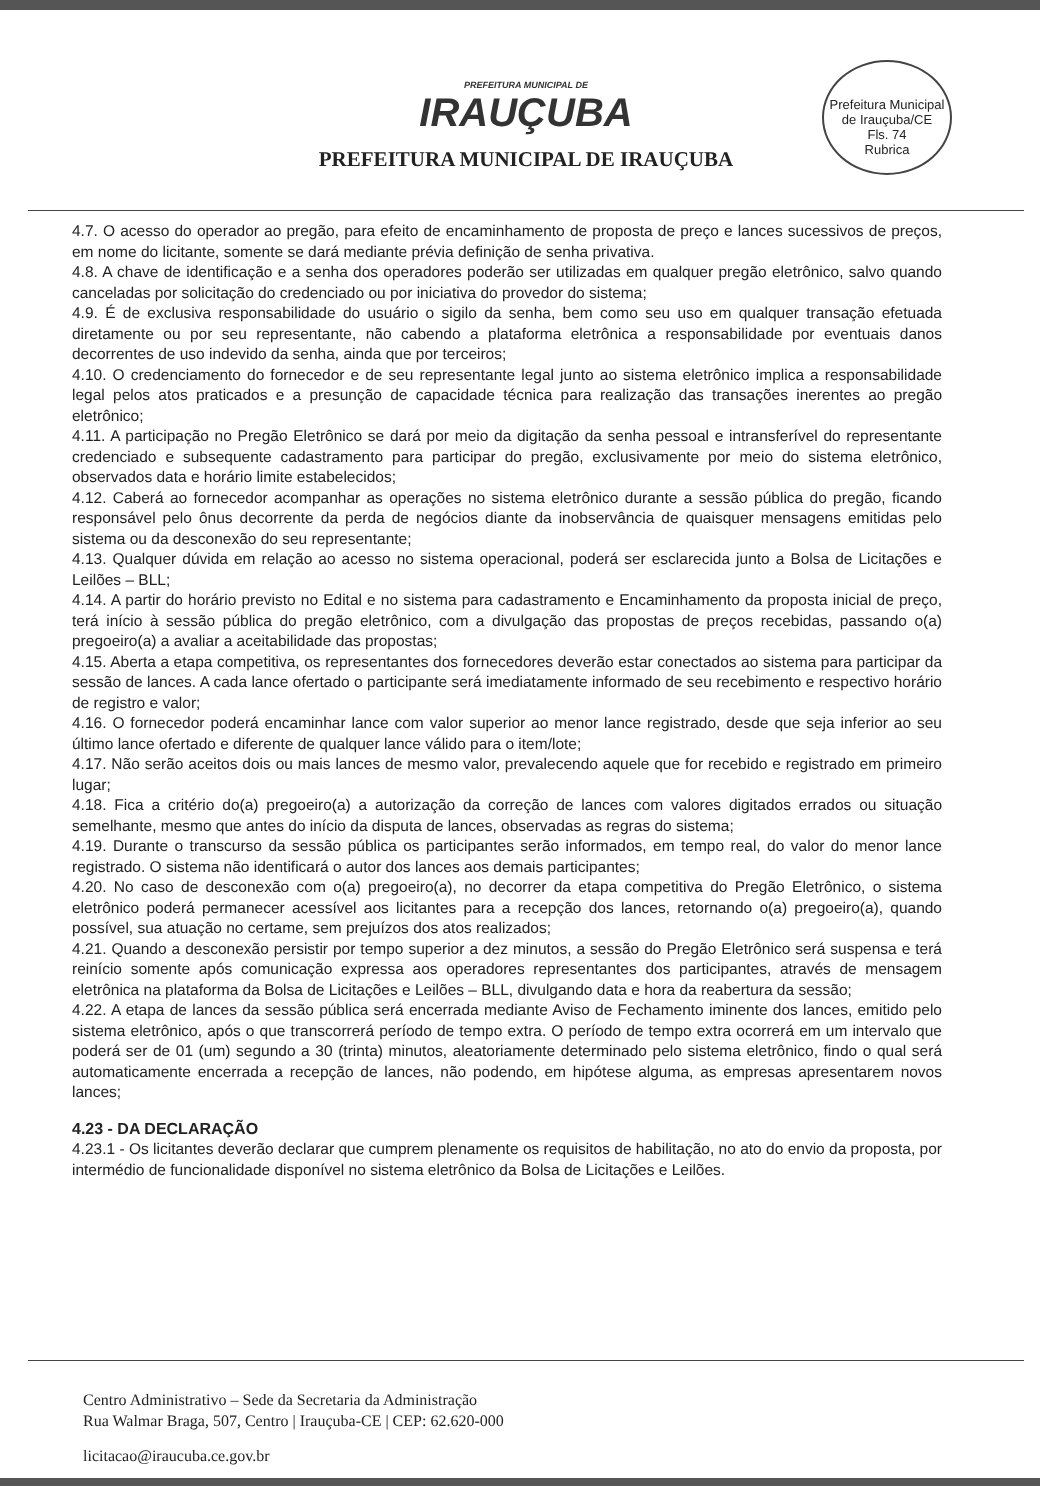PREFEITURA MUNICIPAL DE
IRAUÇUBA
PREFEITURA MUNICIPAL DE IRAUÇUBA
Prefeitura Municipal de Irauçuba/CE
Fls. 74
Rubrica
4.7. O acesso do operador ao pregão, para efeito de encaminhamento de proposta de preço e lances sucessivos de preços, em nome do licitante, somente se dará mediante prévia definição de senha privativa.
4.8. A chave de identificação e a senha dos operadores poderão ser utilizadas em qualquer pregão eletrônico, salvo quando canceladas por solicitação do credenciado ou por iniciativa do provedor do sistema;
4.9. É de exclusiva responsabilidade do usuário o sigilo da senha, bem como seu uso em qualquer transação efetuada diretamente ou por seu representante, não cabendo a plataforma eletrônica a responsabilidade por eventuais danos decorrentes de uso indevido da senha, ainda que por terceiros;
4.10. O credenciamento do fornecedor e de seu representante legal junto ao sistema eletrônico implica a responsabilidade legal pelos atos praticados e a presunção de capacidade técnica para realização das transações inerentes ao pregão eletrônico;
4.11. A participação no Pregão Eletrônico se dará por meio da digitação da senha pessoal e intransferível do representante credenciado e subsequente cadastramento para participar do pregão, exclusivamente por meio do sistema eletrônico, observados data e horário limite estabelecidos;
4.12. Caberá ao fornecedor acompanhar as operações no sistema eletrônico durante a sessão pública do pregão, ficando responsável pelo ônus decorrente da perda de negócios diante da inobservância de quaisquer mensagens emitidas pelo sistema ou da desconexão do seu representante;
4.13. Qualquer dúvida em relação ao acesso no sistema operacional, poderá ser esclarecida junto a Bolsa de Licitações e Leilões – BLL;
4.14. A partir do horário previsto no Edital e no sistema para cadastramento e Encaminhamento da proposta inicial de preço, terá início à sessão pública do pregão eletrônico, com a divulgação das propostas de preços recebidas, passando o(a) pregoeiro(a) a avaliar a aceitabilidade das propostas;
4.15. Aberta a etapa competitiva, os representantes dos fornecedores deverão estar conectados ao sistema para participar da sessão de lances. A cada lance ofertado o participante será imediatamente informado de seu recebimento e respectivo horário de registro e valor;
4.16. O fornecedor poderá encaminhar lance com valor superior ao menor lance registrado, desde que seja inferior ao seu último lance ofertado e diferente de qualquer lance válido para o item/lote;
4.17. Não serão aceitos dois ou mais lances de mesmo valor, prevalecendo aquele que for recebido e registrado em primeiro lugar;
4.18. Fica a critério do(a) pregoeiro(a) a autorização da correção de lances com valores digitados errados ou situação semelhante, mesmo que antes do início da disputa de lances, observadas as regras do sistema;
4.19. Durante o transcurso da sessão pública os participantes serão informados, em tempo real, do valor do menor lance registrado. O sistema não identificará o autor dos lances aos demais participantes;
4.20. No caso de desconexão com o(a) pregoeiro(a), no decorrer da etapa competitiva do Pregão Eletrônico, o sistema eletrônico poderá permanecer acessível aos licitantes para a recepção dos lances, retornando o(a) pregoeiro(a), quando possível, sua atuação no certame, sem prejuízos dos atos realizados;
4.21. Quando a desconexão persistir por tempo superior a dez minutos, a sessão do Pregão Eletrônico será suspensa e terá reinício somente após comunicação expressa aos operadores representantes dos participantes, através de mensagem eletrônica na plataforma da Bolsa de Licitações e Leilões – BLL, divulgando data e hora da reabertura da sessão;
4.22. A etapa de lances da sessão pública será encerrada mediante Aviso de Fechamento iminente dos lances, emitido pelo sistema eletrônico, após o que transcorrerá período de tempo extra. O período de tempo extra ocorrerá em um intervalo que poderá ser de 01 (um) segundo a 30 (trinta) minutos, aleatoriamente determinado pelo sistema eletrônico, findo o qual será automaticamente encerrada a recepção de lances, não podendo, em hipótese alguma, as empresas apresentarem novos lances;
4.23 - DA DECLARAÇÃO
4.23.1 - Os licitantes deverão declarar que cumprem plenamente os requisitos de habilitação, no ato do envio da proposta, por intermédio de funcionalidade disponível no sistema eletrônico da Bolsa de Licitações e Leilões.
Centro Administrativo – Sede da Secretaria da Administração
Rua Walmar Braga, 507, Centro | Irauçuba-CE | CEP: 62.620-000
licitacao@iraucuba.ce.gov.br